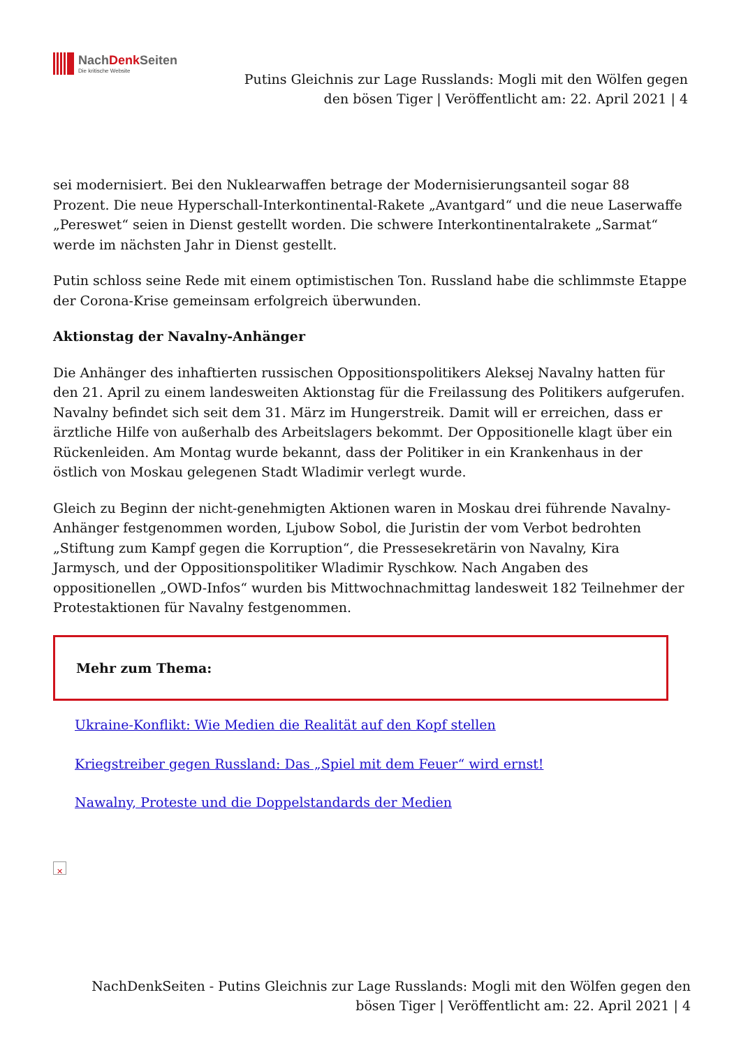NachDenk Seiten
Die kritische Website
Putins Gleichnis zur Lage Russlands: Mogli mit den Wölfen gegen den bösen Tiger | Veröffentlicht am: 22. April 2021 | 4
sei modernisiert. Bei den Nuklearwaffen betrage der Modernisierungsanteil sogar 88 Prozent. Die neue Hyperschall-Interkontinental-Rakete „Avantgard“ und die neue Laserwaffe „Pereswet“ seien in Dienst gestellt worden. Die schwere Interkontinentalrakete „Sarmat“ werde im nächsten Jahr in Dienst gestellt.
Putin schloss seine Rede mit einem optimistischen Ton. Russland habe die schlimmste Etappe der Corona-Krise gemeinsam erfolgreich überwunden.
Aktionstag der Navalny-Anhänger
Die Anhänger des inhaftierten russischen Oppositionspolitikers Aleksej Navalny hatten für den 21. April zu einem landesweiten Aktionstag für die Freilassung des Politikers aufgerufen. Navalny befindet sich seit dem 31. März im Hungerstreik. Damit will er erreichen, dass er ärztliche Hilfe von außerhalb des Arbeitslagers bekommt. Der Oppositionelle klagt über ein Rückenleiden. Am Montag wurde bekannt, dass der Politiker in ein Krankenhaus in der östlich von Moskau gelegenen Stadt Wladimir verlegt wurde.
Gleich zu Beginn der nicht-genehmigten Aktionen waren in Moskau drei führende Navalny-Anhänger festgenommen worden, Ljubow Sobol, die Juristin der vom Verbot bedrohten „Stiftung zum Kampf gegen die Korruption“, die Pressesekretärin von Navalny, Kira Jarmysch, und der Oppositionspolitiker Wladimir Ryschkow. Nach Angaben des oppositionellen „OWD-Infos“ wurden bis Mittwochnachmittag landesweit 182 Teilnehmer der Protestaktionen für Navalny festgenommen.
Mehr zum Thema:
Ukraine-Konflikt: Wie Medien die Realität auf den Kopf stellen
Kriegstreiber gegen Russland: Das „Spiel mit dem Feuer“ wird ernst!
Nawalny, Proteste und die Doppelstandards der Medien
✕
NachDenkSeiten - Putins Gleichnis zur Lage Russlands: Mogli mit den Wölfen gegen den bösen Tiger | Veröffentlicht am: 22. April 2021 | 4